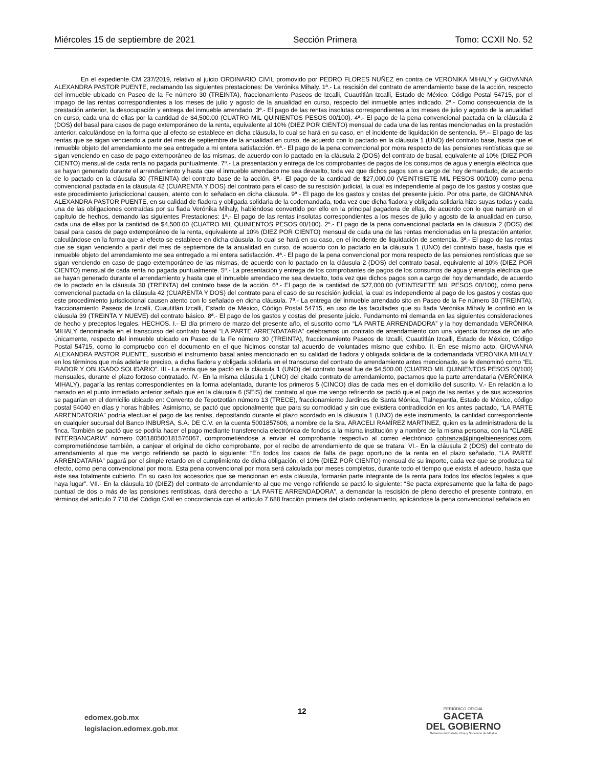Miércoles 15 de septiembre de 2021 Sección Primera Tomo: CCXII No. 52
En el expediente CM 237/2019, relativo al juicio ORDINARIO CIVIL promovido por PEDRO FLORES NUÑEZ en contra de VERÓNIKA MIHALY y GIOVANNA ALEXANDRA PASTOR PUENTE, reclamando las siguientes prestaciones: De Verónika Mihaly. 1ª.- La rescisión del contrato de arrendamiento base de la acción, respecto del inmueble ubicado en Paseo de la Fe número 30 (TREINTA), fraccionamiento Paseos de Izcalli, Cuautitlán Izcalli, Estado de México, Código Postal 54715, por el impago de las rentas correspondientes a los meses de julio y agosto de la anualidad en curso, respecto del inmueble antes indicado. 2ª.- Como consecuencia de la prestación anterior, la desocupación y entrega del inmueble arrendado. 3ª.- El pago de las rentas insolutas correspondientes a los meses de julio y agosto de la anualidad en curso, cada una de ellas por la cantidad de $4,500.00 (CUATRO MIL QUINIENTOS PESOS 00/100). 4ª.- El pago de la pena convencional pactada en la cláusula 2 (DOS) del basal para casos de pago extemporáneo de la renta, equivalente al 10% (DIEZ POR CIENTO) mensual de cada una de las rentas mencionadas en la prestación anterior, calculándose en la forma que al efecto se establece en dicha cláusula, lo cual se hará en su caso, en el incidente de liquidación de sentencia. 5ª.– El pago de las rentas que se sigan venciendo a partir del mes de septiembre de la anualidad en curso, de acuerdo con lo pactado en la cláusula 1 (UNO) del contrato base, hasta que el inmueble objeto del arrendamiento me sea entregado a mi entera satisfacción. 6ª.- El pago de la pena convencional por mora respecto de las pensiones rentísticas que se sigan venciendo en caso de pago extemporáneo de las mismas, de acuerdo con lo pactado en la cláusula 2 (DOS) del contrato de basal, equivalente al 10% (DIEZ POR CIENTO) mensual de cada renta no pagada puntualmente. 7ª.- La presentación y entrega de los comprobantes de pagos de los consumos de agua y energía eléctrica que se hayan generado durante el arrendamiento y hasta que el inmueble arrendado me sea devuelto, toda vez que dichos pagos son a cargo del hoy demandado, de acuerdo de lo pactado en la cláusula 30 (TREINTA) del contrato base de la acción. 8ª.- El pago de la cantidad de $27,000.00 (VEINTISIETE MIL PESOS 00/100) como pena convencional pactada en la cláusula 42 (CUARENTA Y DOS) del contrato para el caso de su rescisión judicial, la cual es independiente al pago de los gastos y costas que este procedimiento jurisdiccional causen, atento con lo señalado en dicha cláusula. 9ª.- El pago de los gastos y costas del presente juicio. Por otra parte, de GIONANNA ALEXANDRA PASTOR PUENTE, en su calidad de fiadora y obligada solidaria de la codemandada, toda vez que dicha fiadora y obligada solidaria hizo suyas todas y cada una de las obligaciones contraídas por su fiada Verónika Mihaly, habiéndose convertido por ello en la principal pagadora de ellas, de acuerdo con lo que narraré en el capítulo de hechos, demando las siguientes Prestaciones: 1ª.- El pago de las rentas insolutas correspondientes a los meses de julio y agosto de la anualidad en curso, cada una de ellas por la cantidad de $4,500.00 (CUATRO MIL QUINIENTOS PESOS 00/100). 2ª.- El pago de la pena convencional pactada en la cláusula 2 (DOS) del basal para casos de pago extemporáneo de la renta, equivalente al 10% (DIEZ POR CIENTO) mensual de cada una de las rentas mencionadas en la prestación anterior, calculándose en la forma que al efecto se establece en dicha cláusula, lo cual se hará en su caso, en el incidente de liquidación de sentencia. 3ª.- El pago de las rentas que se sigan venciendo a partir del mes de septiembre de la anualidad en curso, de acuerdo con lo pactado en la cláusula 1 (UNO) del contrato base, hasta que el inmueble objeto del arrendamiento me sea entregado a mi entera satisfacción. 4ª.- El pago de la pena convencional por mora respecto de las pensiones rentísticas que se sigan venciendo en caso de pago extemporáneo de las mismas, de acuerdo con lo pactado en la cláusula 2 (DOS) del contrato basal, equivalente al 10% (DIEZ POR CIENTO) mensual de cada renta no pagada puntualmente. 5ª.- La presentación y entrega de los comprobantes de pagos de los consumos de agua y energía eléctrica que se hayan generado durante el arrendamiento y hasta que el inmueble arrendado me sea devuelto, toda vez que dichos pagos son a cargo del hoy demandado, de acuerdo de lo pactado en la cláusula 30 (TREINTA) del contrato base de la acción. 6ª.- El pago de la cantidad de $27,000.00 (VEINTISIETE MIL PESOS 00/100), cómo pena convencional pactada en la cláusula 42 (CUARENTA Y DOS) del contrato para el caso de su rescisión judicial, la cual es independiente al pago de los gastos y costas que este procedimiento jurisdiccional causen atento con lo señalado en dicha cláusula. 7ª.- La entrega del inmueble arrendado sito en Paseo de la Fe número 30 (TREINTA), fraccionamiento Paseos de Izcalli, Cuautitlán Izcalli, Estado de México, Código Postal 54715, en uso de las facultades que su fiada Verónika Mihaly le confirió en la cláusula 39 (TREINTA Y NUEVE) del contrato básico. 8ª.- El pago de los gastos y costas del presente juicio. Fundamento mi demanda en las siguientes consideraciones de hecho y preceptos legales. HECHOS. I.- El día primero de marzo del presente año, el suscrito como “LA PARTE ARRENDADORA” y la hoy demandada VERÓNIKA MIHALY denominada en el transcurso del contrato basal “LA PARTE ARRENDATARIA” celebramos un contrato de arrendamiento con una vigencia forzosa de un año únicamente, respecto del inmueble ubicado en Paseo de la Fe número 30 (TREINTA), fraccionamiento Paseos de Izcalli, Cuautitlán Izcalli, Estado de México, Código Postal 54715, como lo compruebo con el documento en el que hicimos constar tal acuerdo de voluntades mismo que exhibo. II. En ese mismo acto, GIOVANNA ALEXANDRA PASTOR PUENTE, suscribió el instrumento basal antes mencionado en su calidad de fiadora y obligada solidaria de la codemandada VERÓNIKA MIHALY en los términos que más adelante preciso, a dicha fiadora y obligada solidaria en el transcurso del contrato de arrendamiento antes mencionado, se le denominó como “EL FIADOR Y OBLIGADO SOLIDARIO”. III.- La renta que se pactó en la cláusula 1 (UNO) del contrato basal fue de $4,500.00 (CUATRO MIL QUINIENTOS PESOS 00/100) mensuales, durante el plazo forzoso contratado. IV.- En la misma cláusula 1 (UNO) del citado contrato de arrendamiento, pactamos que la parte arrendataria (VERÓNIKA MIHALY), pagaría las rentas correspondientes en la forma adelantada, durante los primeros 5 (CINCO) días de cada mes en el domicilio del suscrito. V.- En relación a lo narrado en el punto inmediato anterior señalo que en la cláusula 6 (SEIS) del contrato al que me vengo refiriendo se pactó que el pago de las rentas y de sus accesorios se pagarían en el domicilio ubicado en: Convento de Tepotzotlán número 13 (TRECE), fraccionamiento Jardines de Santa Mónica, Tlalnepantla, Estado de México, código postal 54040 en días y horas hábiles. Asimismo, se pactó que opcionalmente que para su comodidad y sin que existiera contradicción en los antes pactado, “LA PARTE ARRENDATORIA” podría efectuar el pago de las rentas, depositando durante el plazo acordado en la cláusula 1 (UNO) de este instrumento, la cantidad correspondiente en cualquier sucursal del Banco INBURSA, S.A. DE C.V. en la cuenta 5001857606, a nombre de la Sra. ARACELI RAMÍREZ MARTINEZ, quien es la administradora de la finca. También se pactó que se podría hacer el pago mediante transferencia electrónica de fondos a la misma institución y a nombre de la misma persona, con la “CLABE INTERBANCARIA” número 036180500181576067, comprometiéndose a enviar el comprobante respectivo al correo electrónico cobranza@pingelbienesrices.com, comprometiéndose también, a canjear el original de dicho comprobante, por el recibo de arrendamiento de que se tratara. VI.- En la cláusula 2 (DOS) del contrato de arrendamiento al que me vengo refiriendo se pactó lo siguiente: “En todos los casos de falta de pago oportuno de la renta en el plazo señalado, “LA PARTE ARRENDATARIA” pagará por el simple retardo en el cumplimiento de dicha obligación, el 10% (DIEZ POR CIENTO) mensual de su importe, cada vez que se produzca tal efecto, como pena convencional por mora. Esta pena convencional por mora será calculada por meses completos, durante todo el tiempo que exista el adeudo, hasta que éste sea totalmente cubierto. En su caso los accesorios que se mencionan en esta cláusula, formarán parte integrante de la renta para todos los efectos legales a que haya lugar”. VII.- En la cláusula 10 (DIEZ) del contrato de arrendamiento al que me vengo refiriendo se pactó lo siguiente: “Se pacta expresamente que la falta de pago puntual de dos o más de las pensiones rentísticas, dará derecho a “LA PARTE ARRENDADORA”, a demandar la rescisión de pleno derecho el presente contrato, en términos del artículo 7.718 del Código Civil en concordancia con el artículo 7.688 fracción primera del citado ordenamiento, aplicándose la pena convencional señalada en
edomex.gob.mx
legislacion.edomex.gob.mx
12
PERIÓDICO OFICIAL
GACETA
DEL GOBIERNO
Gobierno del Estado Libre y Soberano de México